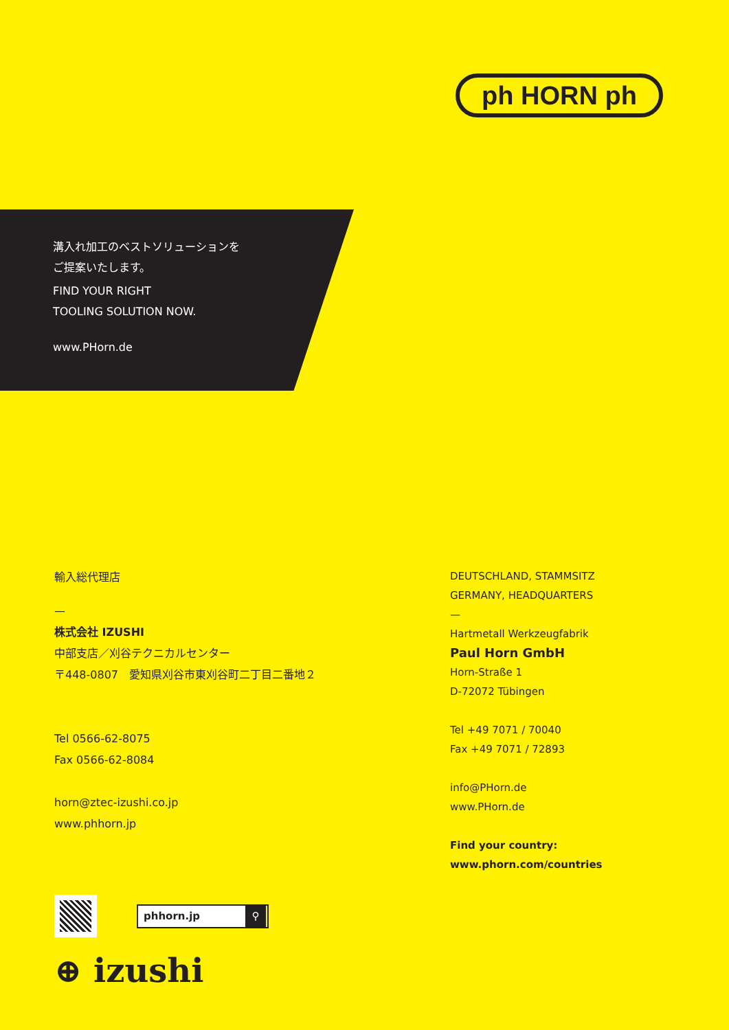ph HORN ph
溝入れ加工のベストソリューションを
ご提案いたします。
FIND YOUR RIGHT
TOOLING SOLUTION NOW.
www.PHorn.de
輸入総代理店
—
株式会社 IZUSHI
中部支店／刈谷テクニカルセンター
〒448-0807　愛知県刈谷市東刈谷町二丁目二番地２
Tel 0566-62-8075
Fax 0566-62-8084
horn@ztec-izushi.co.jp
www.phhorn.jp
phhorn.jp ⚲
⊕ izushi
DEUTSCHLAND, STAMMSITZ
GERMANY, HEADQUARTERS
—
Hartmetall Werkzeugfabrik
Paul Horn GmbH
Horn-Straße 1
D-72072 Tübingen
Tel +49 7071 / 70040
Fax +49 7071 / 72893
info@PHorn.de
www.PHorn.de
Find your country:
www.phorn.com/countries